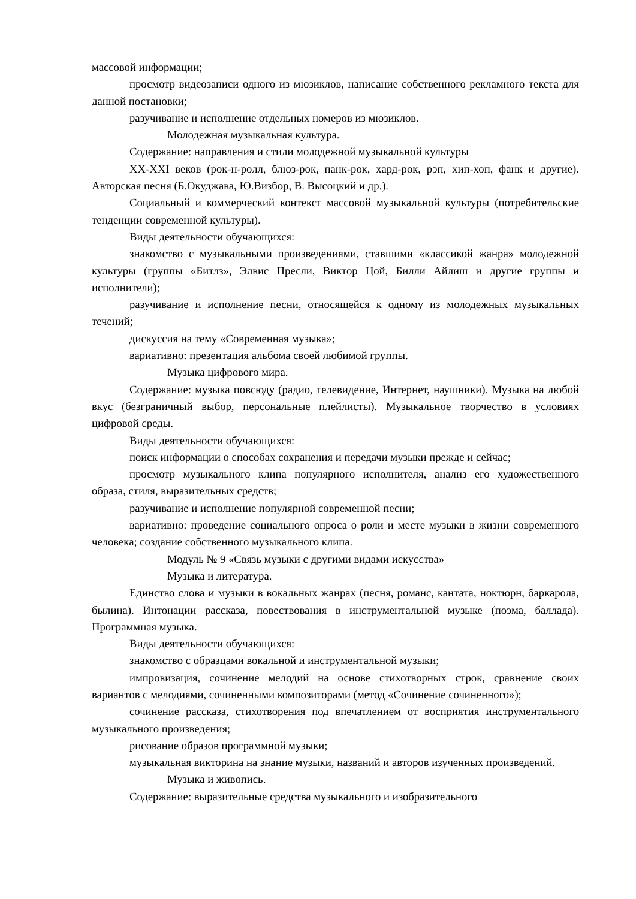массовой информации;
просмотр видеозаписи одного из мюзиклов, написание собственного рекламного текста для данной постановки;
разучивание и исполнение отдельных номеров из мюзиклов.
Молодежная музыкальная культура.
Содержание: направления и стили молодежной музыкальной культуры
XX-XXI веков (рок-н-ролл, блюз-рок, панк-рок, хард-рок, рэп, хип-хоп, фанк и другие). Авторская песня (Б.Окуджава, Ю.Визбор, В. Высоцкий и др.).
Социальный и коммерческий контекст массовой музыкальной культуры (потребительские тенденции современной культуры).
Виды деятельности обучающихся:
знакомство с музыкальными произведениями, ставшими «классикой жанра» молодежной культуры (группы «Битлз», Элвис Пресли, Виктор Цой, Билли Айлиш и другие группы и исполнители);
разучивание и исполнение песни, относящейся к одному из молодежных музыкальных течений;
дискуссия на тему «Современная музыка»;
вариативно: презентация альбома своей любимой группы.
Музыка цифрового мира.
Содержание: музыка повсюду (радио, телевидение, Интернет, наушники). Музыка на любой вкус (безграничный выбор, персональные плейлисты). Музыкальное творчество в условиях цифровой среды.
Виды деятельности обучающихся:
поиск информации о способах сохранения и передачи музыки прежде и сейчас;
просмотр музыкального клипа популярного исполнителя, анализ его художественного образа, стиля, выразительных средств;
разучивание и исполнение популярной современной песни;
вариативно: проведение социального опроса о роли и месте музыки в жизни современного человека; создание собственного музыкального клипа.
Модуль № 9 «Связь музыки с другими видами искусства»
Музыка и литература.
Единство слова и музыки в вокальных жанрах (песня, романс, кантата, ноктюрн, баркарола, былина). Интонации рассказа, повествования в инструментальной музыке (поэма, баллада). Программная музыка.
Виды деятельности обучающихся:
знакомство с образцами вокальной и инструментальной музыки;
импровизация, сочинение мелодий на основе стихотворных строк, сравнение своих вариантов с мелодиями, сочиненными композиторами (метод «Сочинение сочиненного»);
сочинение рассказа, стихотворения под впечатлением от восприятия инструментального музыкального произведения;
рисование образов программной музыки;
музыкальная викторина на знание музыки, названий и авторов изученных произведений.
Музыка и живопись.
Содержание: выразительные средства музыкального и изобразительного